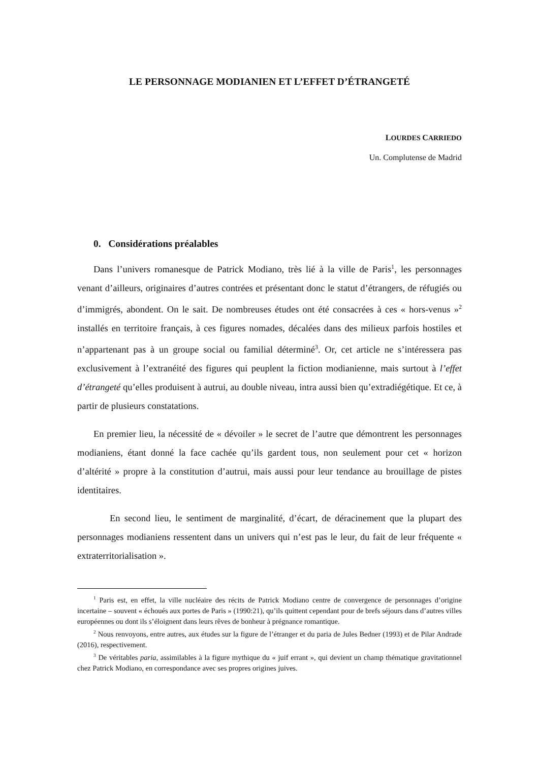LE PERSONNAGE MODIANIEN ET L’EFFET D’ÉTRANGETÉ
LOURDES CARRIEDO
Un. Complutense de Madrid
0. Considérations préalables
Dans l’univers romanesque de Patrick Modiano, très lié à la ville de Paris<sup>1</sup>, les personnages venant d’ailleurs, originaires d’autres contrées et présentant donc le statut d’étrangers, de réfugiés ou d’immigrés, abondent. On le sait. De nombreuses études ont été consacrées à ces « hors-venus »<sup>2</sup> installés en territoire français, à ces figures nomades, décalées dans des milieux parfois hostiles et n’appartenant pas à un groupe social ou familial déterminé<sup>3</sup>. Or, cet article ne s’intéressera pas exclusivement à l’extranéité des figures qui peuplent la fiction modianienne, mais surtout à l’effet d’étrangeté qu’elles produisent à autrui, au double niveau, intra aussi bien qu’extradiégétique. Et ce, à partir de plusieurs constatations.
En premier lieu, la nécessité de « dévoiler » le secret de l’autre que démontrent les personnages modianiens, étant donné la face cachée qu’ils gardent tous, non seulement pour cet « horizon d’altérité » propre à la constitution d’autrui, mais aussi pour leur tendance au brouillage de pistes identitaires.
En second lieu, le sentiment de marginalité, d’écart, de déracinement que la plupart des personnages modianiens ressentent dans un univers qui n’est pas le leur, du fait de leur fréquente « extraterritorialisation ».
<sup>1</sup> Paris est, en effet, la ville nucléaire des récits de Patrick Modiano centre de convergence de personnages d’origine incertaine – souvent « échoués aux portes de Paris » (1990:21), qu’ils quittent cependant pour de brefs séjours dans d’autres villes européennes ou dont ils s’éloignent dans leurs rêves de bonheur à prégnance romantique.
<sup>2</sup> Nous renvoyons, entre autres, aux études sur la figure de l’étranger et du paria de Jules Bedner (1993) et de Pilar Andrade (2016), respectivement.
<sup>3</sup> De véritables paria, assimilables à la figure mythique du « juif errant », qui devient un champ thématique gravitationnel chez Patrick Modiano, en correspondance avec ses propres origines juives.